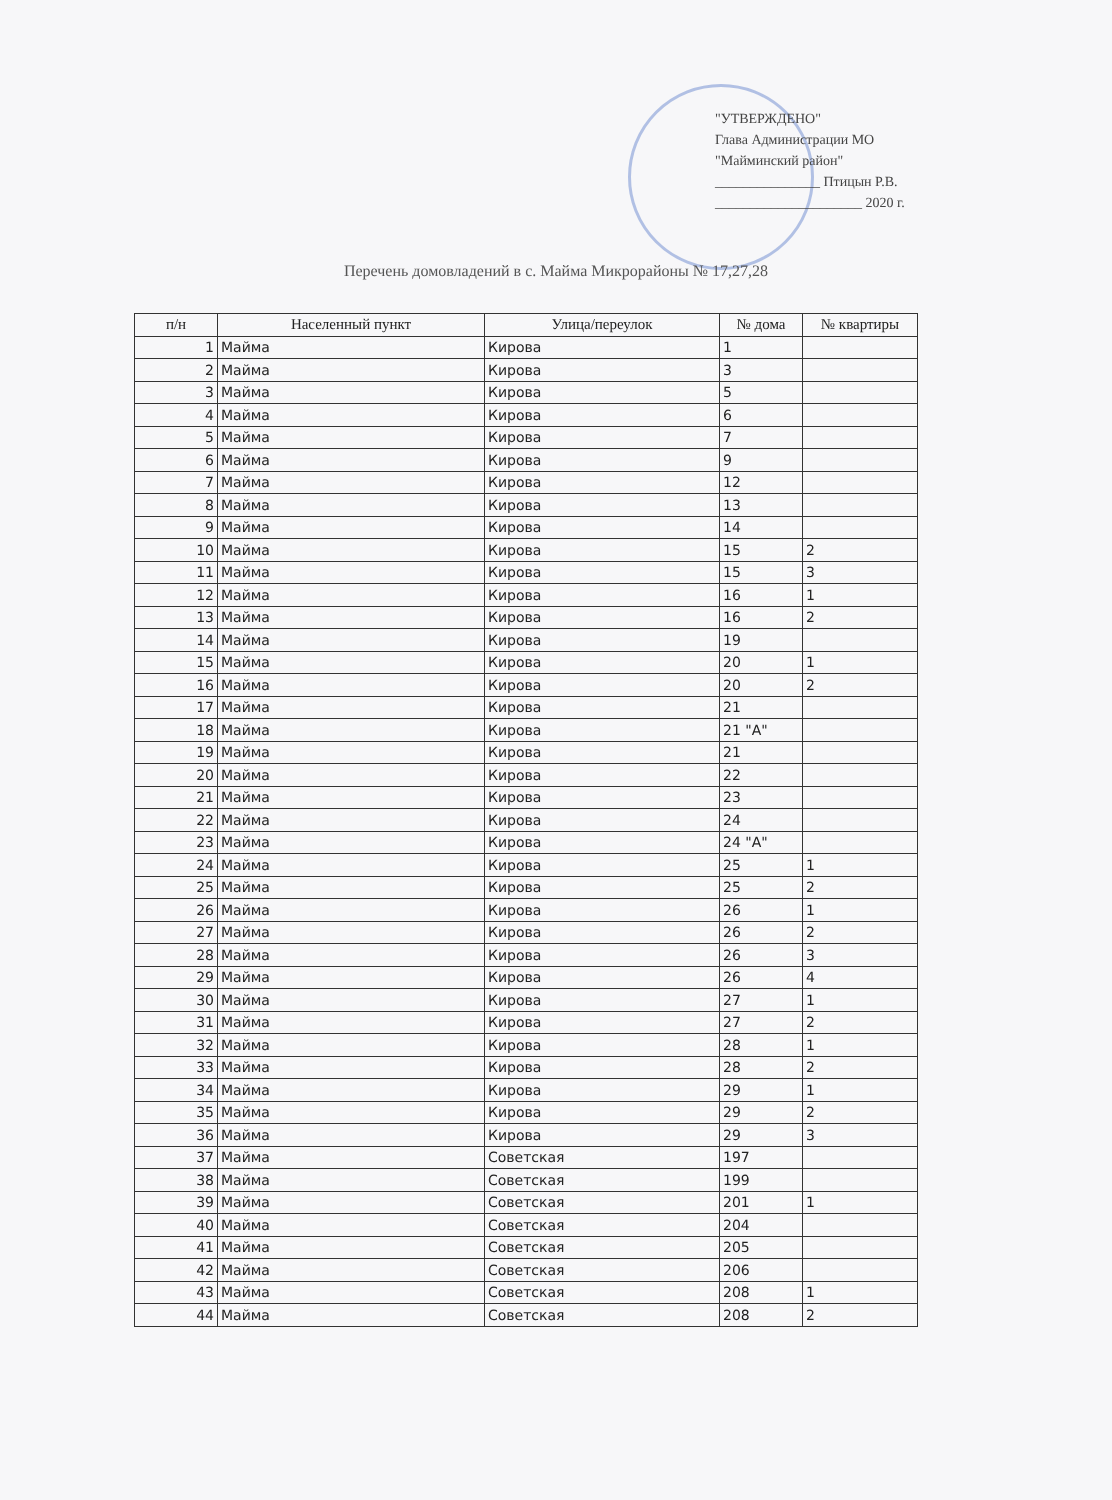"УТВЕРЖДЕНО"
Глава Администрации МО
"Майминский район"
_______________ Птицын Р.В.
_____________________ 2020 г.
Перечень домовладений в с. Майма Микрорайоны № 17,27,28
| п/н | Населенный пункт | Улица/переулок | № дома | № квартиры |
| --- | --- | --- | --- | --- |
| 1 | Майма | Кирова | 1 | |
| 2 | Майма | Кирова | 3 | |
| 3 | Майма | Кирова | 5 | |
| 4 | Майма | Кирова | 6 | |
| 5 | Майма | Кирова | 7 | |
| 6 | Майма | Кирова | 9 | |
| 7 | Майма | Кирова | 12 | |
| 8 | Майма | Кирова | 13 | |
| 9 | Майма | Кирова | 14 | |
| 10 | Майма | Кирова | 15 | 2 |
| 11 | Майма | Кирова | 15 | 3 |
| 12 | Майма | Кирова | 16 | 1 |
| 13 | Майма | Кирова | 16 | 2 |
| 14 | Майма | Кирова | 19 | |
| 15 | Майма | Кирова | 20 | 1 |
| 16 | Майма | Кирова | 20 | 2 |
| 17 | Майма | Кирова | 21 | |
| 18 | Майма | Кирова | 21 "А" | |
| 19 | Майма | Кирова | 21 | |
| 20 | Майма | Кирова | 22 | |
| 21 | Майма | Кирова | 23 | |
| 22 | Майма | Кирова | 24 | |
| 23 | Майма | Кирова | 24 "А" | |
| 24 | Майма | Кирова | 25 | 1 |
| 25 | Майма | Кирова | 25 | 2 |
| 26 | Майма | Кирова | 26 | 1 |
| 27 | Майма | Кирова | 26 | 2 |
| 28 | Майма | Кирова | 26 | 3 |
| 29 | Майма | Кирова | 26 | 4 |
| 30 | Майма | Кирова | 27 | 1 |
| 31 | Майма | Кирова | 27 | 2 |
| 32 | Майма | Кирова | 28 | 1 |
| 33 | Майма | Кирова | 28 | 2 |
| 34 | Майма | Кирова | 29 | 1 |
| 35 | Майма | Кирова | 29 | 2 |
| 36 | Майма | Кирова | 29 | 3 |
| 37 | Майма | Советская | 197 | |
| 38 | Майма | Советская | 199 | |
| 39 | Майма | Советская | 201 | 1 |
| 40 | Майма | Советская | 204 | |
| 41 | Майма | Советская | 205 | |
| 42 | Майма | Советская | 206 | |
| 43 | Майма | Советская | 208 | 1 |
| 44 | Майма | Советская | 208 | 2 |